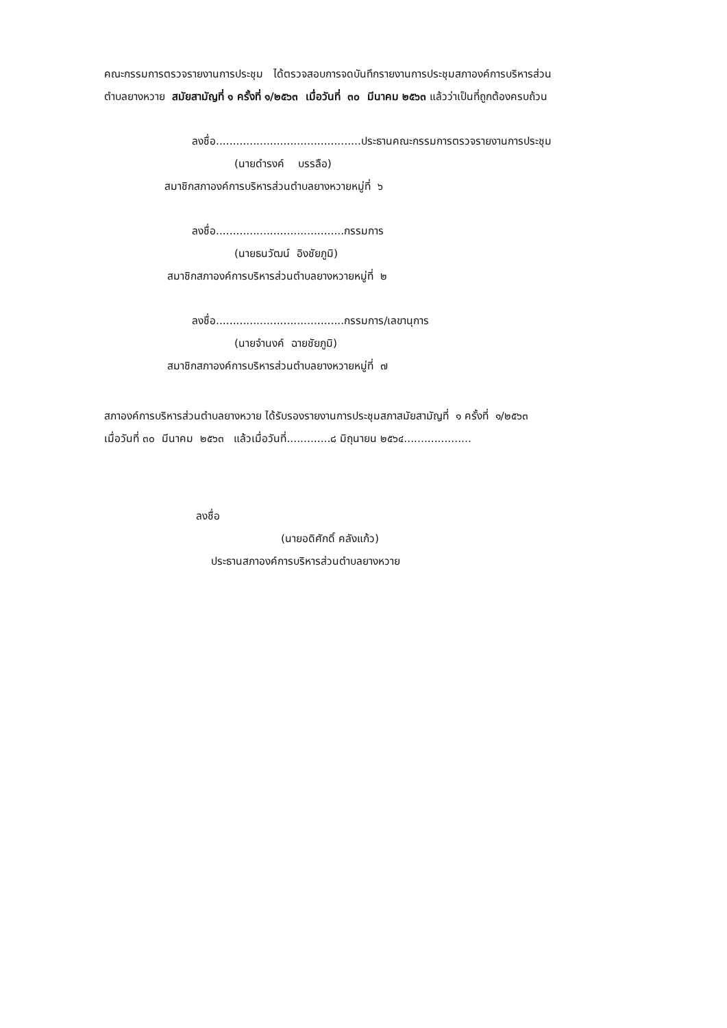คณะกรรมการตรวจรายงานการประชุม ได้ตรวจสอบการจดบันทึกรายงานการประชุมสภาองค์การบริหารส่วน
ตำบลยางหวาย สมัยสามัญที่ ๑ ครั้งที่ ๑/๒๕๖๓ เมื่อวันที่ ๓๐ มีนาคม ๒๕๖๓ แล้วว่าเป็นที่ถูกต้องครบถ้วน
ลงชื่อ...........................................ประธานคณะกรรมการตรวจรายงานการประชุม
(นายดำรงค์ บรรลือ)
สมาชิกสภาองค์การบริหารส่วนตำบลยางหวายหมู่ที่ ๖
ลงชื่อ......................................กรรมการ
(นายธนวัฒน์ อิงชัยภูมิ)
สมาชิกสภาองค์การบริหารส่วนตำบลยางหวายหมู่ที่ ๒
ลงชื่อ......................................กรรมการ/เลขานุการ
(นายจำนงค์ ฉายชัยภูมิ)
สมาชิกสภาองค์การบริหารส่วนตำบลยางหวายหมู่ที่ ๗
สภาองค์การบริหารส่วนตำบลยางหวาย ได้รับรองรายงานการประชุมสภาสมัยสามัญที่ ๑ ครั้งที่ ๑/๒๕๖๓
เมื่อวันที่ ๓๐ มีนาคม ๒๕๖๓ แล้วเมื่อวันที่.............๘ มิถุนายน ๒๕๖๔....................
ลงชื่อ
(นายอดิศักดิ์ คลังแก้ว)
ประธานสภาองค์การบริหารส่วนตำบลยางหวาย